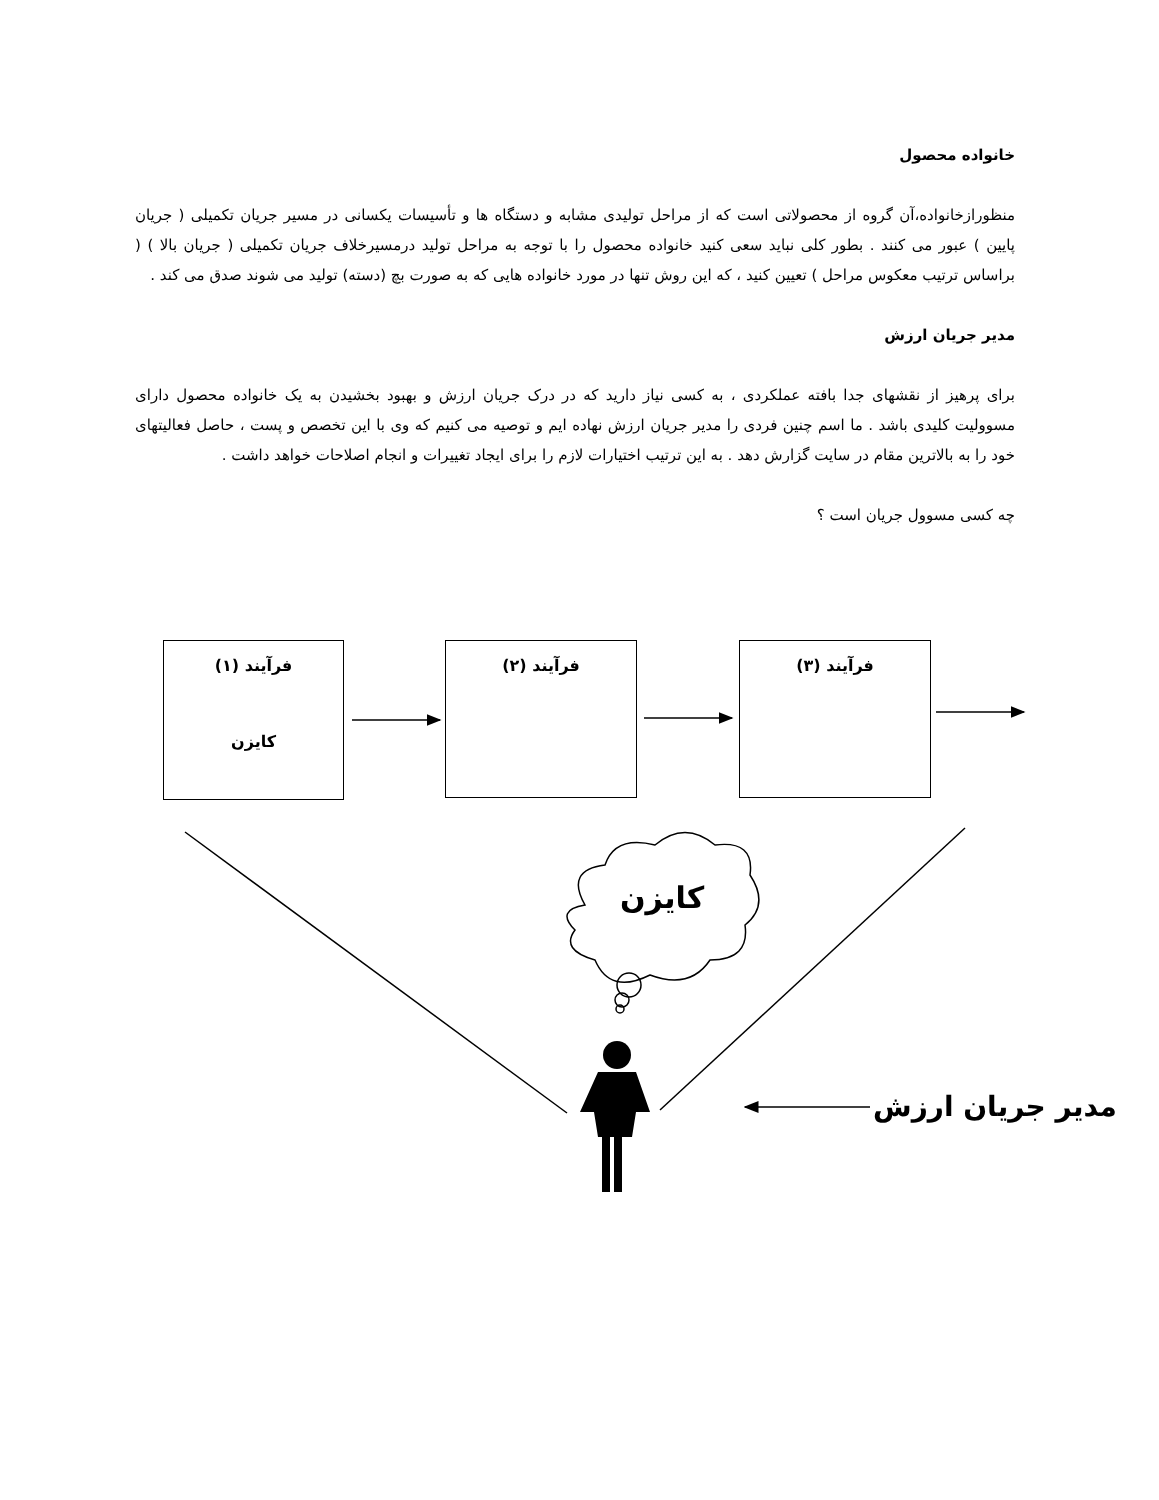خانواده محصول
منظورازخانواده،آن گروه از محصولاتی است که از مراحل تولیدی مشابه و دستگاه ها و تأسیسات یکسانی در مسیر جریان تکمیلی ( جریان پایین ) عبور می کنند . بطور کلی نباید سعی کنید خانواده محصول را با توجه به مراحل تولید درمسیرخلاف جریان تکمیلی ( جریان بالا ) ( براساس ترتیب معکوس مراحل ) تعیین کنید ، که این روش تنها در مورد خانواده هایی که به صورت بچ (دسته) تولید می شوند صدق می کند .
مدیر جریان ارزش
برای پرهیز از نقشهای جدا بافته عملکردی ، به کسی نیاز دارید که در درک جریان ارزش و بهبود بخشیدن به یک خانواده محصول دارای مسوولیت کلیدی باشد . ما اسم چنین فردی را مدیر جریان ارزش نهاده ایم و توصیه می کنیم که وی با این تخصص و پست ، حاصل فعالیتهای خود را به بالاترین مقام در سایت گزارش دهد . به این ترتیب اختیارات لازم را برای ایجاد تغییرات و انجام اصلاحات خواهد داشت .
چه کسی مسوول جریان است ؟
فرآیند (۱)
کایزن
فرآیند (۲) فرآیند (۳)
کایزن
مدیر جریان ارزش